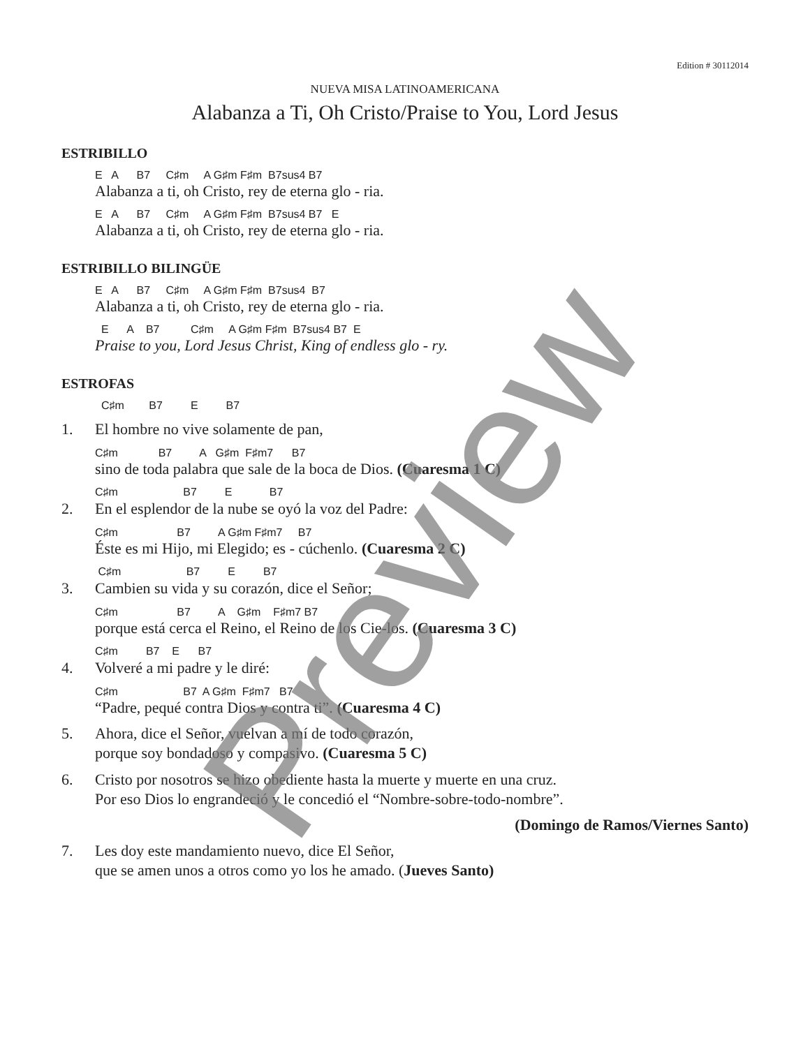Edition # 30112014
NUEVA MISA LATINOAMERICANA
Alabanza a Ti, Oh Cristo/Praise to You, Lord Jesus
ESTRIBILLO
E A B7 C♯m A G♯m F♯m B7sus4 B7
Alabanza a ti, oh Cristo, rey de eterna glo - ria.
E A B7 C♯m A G♯m F♯m B7sus4 B7 E
Alabanza a ti, oh Cristo, rey de eterna glo - ria.
ESTRIBILLO BILINGÜE
E A B7 C♯m A G♯m F♯m B7sus4 B7
Alabanza a ti, oh Cristo, rey de eterna glo - ria.
E A B7 C♯m A G♯m F♯m B7sus4 B7 E
Praise to you, Lord Jesus Christ, King of endless glo - ry.
ESTROFAS
C♯m B7 E B7
1. El hombre no vive solamente de pan,
C♯m B7 A G♯m F♯m7 B7
sino de toda palabra que sale de la boca de Dios. (Cuaresma 1 C)
C♯m B7 E B7
2. En el esplendor de la nube se oyó la voz del Padre:
C♯m B7 A G♯m F♯m7 B7
Éste es mi Hijo, mi Elegido; es - cúchenlo. (Cuaresma 2 C)
C♯m B7 E B7
3. Cambien su vida y su corazón, dice el Señor;
C♯m B7 A G♯m F♯m7 B7
porque está cerca el Reino, el Reino de los Cie-los. (Cuaresma 3 C)
C♯m B7 E B7
4. Volveré a mi padre y le diré:
C♯m B7 A G♯m F♯m7 B7
“Padre, pequé contra Dios y contra ti”. (Cuaresma 4 C)
5. Ahora, dice el Señor, vuelvan a mí de todo corazón,
porque soy bondadoso y compasivo. (Cuaresma 5 C)
6. Cristo por nosotros se hizo obediente hasta la muerte y muerte en una cruz.
Por eso Dios lo engrandeció y le concedió el “Nombre-sobre-todo-nombre”.
(Domingo de Ramos/Viernes Santo)
7. Les doy este mandamiento nuevo, dice El Señor,
que se amen unos a otros como yo los he amado. (Jueves Santo)
Preview